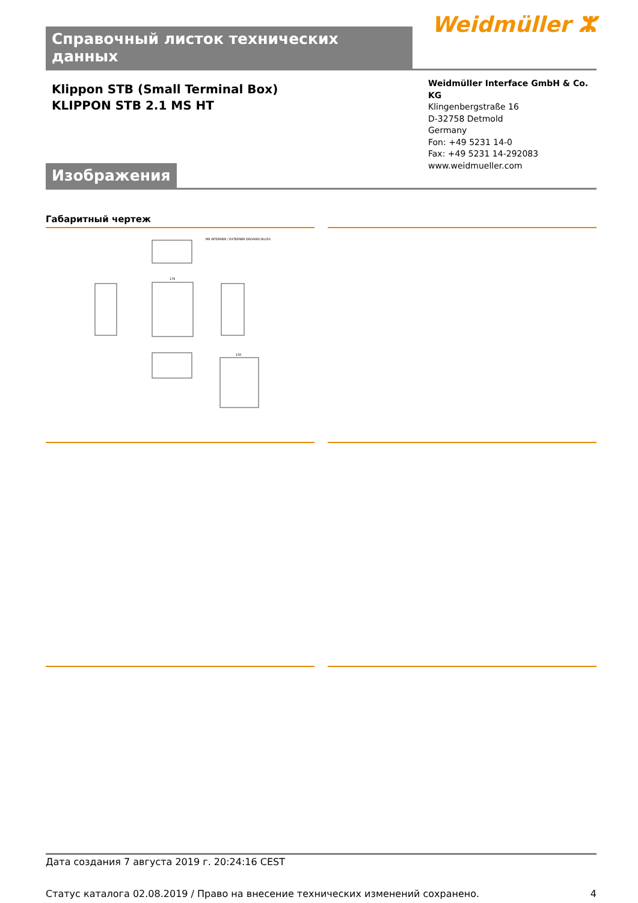Справочный листок технических данных
Weidmüller ⵣ
Klippon STB (Small Terminal Box)
KLIPPON STB 2.1 MS HT
Weidmüller Interface GmbH & Co. KG
Klingenbergstraße 16
D-32758 Detmold
Germany
Fon: +49 5231 14-0
Fax: +49 5231 14-292083
www.weidmueller.com
Изображения
Габаритный чертеж
M8 INTERNER / EXTERNER ERDANSCHLUSS
176
150
Дата создания 7 августа 2019 г. 20:24:16 CEST
Статус каталога 02.08.2019 / Право на внесение технических изменений сохранено. 4